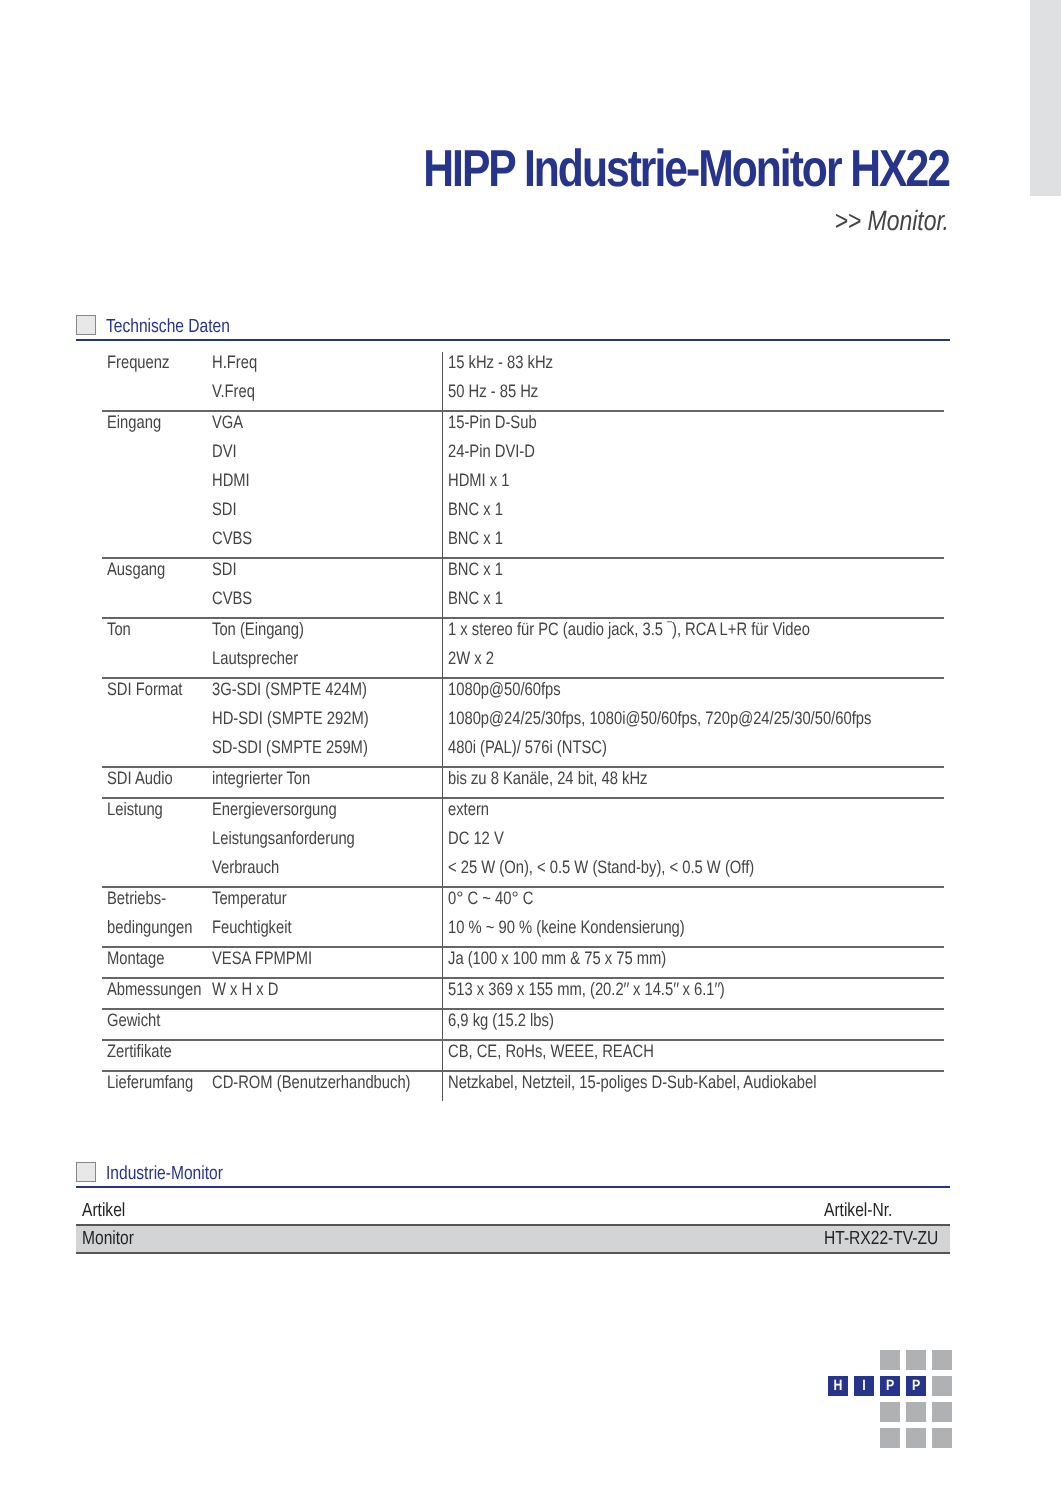HIPP Industrie-Monitor HX22
>> Monitor.
Technische Daten
| Frequenz | H.Freq | 15 kHz - 83 kHz |
| | V.Freq | 50 Hz - 85 Hz |
| Eingang | VGA | 15-Pin D-Sub |
| | DVI | 24-Pin DVI-D |
| | HDMI | HDMI x 1 |
| | SDI | BNC x 1 |
| | CVBS | BNC x 1 |
| Ausgang | SDI | BNC x 1 |
| | CVBS | BNC x 1 |
| Ton | Ton (Eingang) | 1 x stereo für PC (audio jack, 3.5 ¯), RCA L+R für Video |
| | Lautsprecher | 2W x 2 |
| SDI Format | 3G-SDI (SMPTE 424M) | 1080p@50/60fps |
| | HD-SDI (SMPTE 292M) | 1080p@24/25/30fps, 1080i@50/60fps, 720p@24/25/30/50/60fps |
| | SD-SDI (SMPTE 259M) | 480i (PAL)/ 576i (NTSC) |
| SDI Audio | integrierter Ton | bis zu 8 Kanäle, 24 bit, 48 kHz |
| Leistung | Energieversorgung | extern |
| | Leistungsanforderung | DC 12 V |
| | Verbrauch | < 25 W (On), < 0.5 W (Stand-by), < 0.5 W (Off) |
| Betriebs- | Temperatur | 0° C ~ 40° C |
| bedingungen | Feuchtigkeit | 10 % ~ 90 % (keine Kondensierung) |
| Montage | VESA FPMPMI | Ja (100 x 100 mm & 75 x 75 mm) |
| Abmessungen | W x H x D | 513 x 369 x 155 mm, (20.2″ x 14.5″ x 6.1″) |
| Gewicht | | 6,9 kg (15.2 lbs) |
| Zertifikate | | CB, CE, RoHs, WEEE, REACH |
| Lieferumfang | CD-ROM (Benutzerhandbuch) | Netzkabel, Netzteil, 15-poliges D-Sub-Kabel, Audiokabel |
Industrie-Monitor
| Artikel | Artikel-Nr. |
| Monitor | HT-RX22-TV-ZU |
H
I
P
P